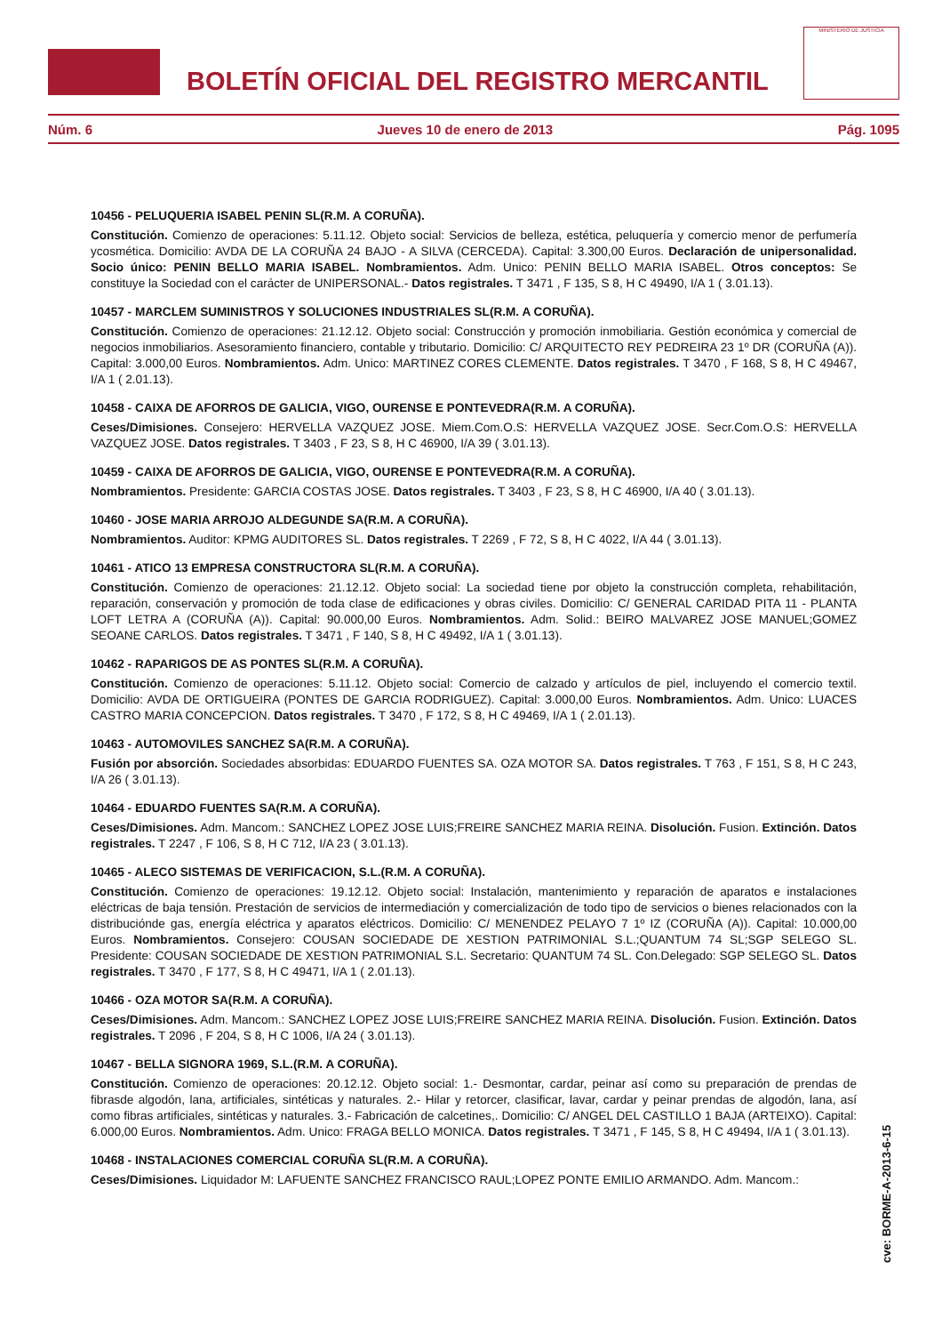BOLETÍN OFICIAL DEL REGISTRO MERCANTIL
MINISTERIO DE JUSTICIA
Núm. 6 Jueves 10 de enero de 2013 Pág. 1095
10456 - PELUQUERIA ISABEL PENIN SL(R.M. A CORUÑA).
Constitución. Comienzo de operaciones: 5.11.12. Objeto social: Servicios de belleza, estética, peluquería y comercio menor de perfumería ycosmética. Domicilio: AVDA DE LA CORUÑA 24 BAJO - A SILVA (CERCEDA). Capital: 3.300,00 Euros. Declaración de unipersonalidad. Socio único: PENIN BELLO MARIA ISABEL. Nombramientos. Adm. Unico: PENIN BELLO MARIA ISABEL. Otros conceptos: Se constituye la Sociedad con el carácter de UNIPERSONAL.- Datos registrales. T 3471 , F 135, S 8, H C 49490, I/A 1 ( 3.01.13).
10457 - MARCLEM SUMINISTROS Y SOLUCIONES INDUSTRIALES SL(R.M. A CORUÑA).
Constitución. Comienzo de operaciones: 21.12.12. Objeto social: Construcción y promoción inmobiliaria. Gestión económica y comercial de negocios inmobiliarios. Asesoramiento financiero, contable y tributario. Domicilio: C/ ARQUITECTO REY PEDREIRA 23 1º DR (CORUÑA (A)). Capital: 3.000,00 Euros. Nombramientos. Adm. Unico: MARTINEZ CORES CLEMENTE. Datos registrales. T 3470 , F 168, S 8, H C 49467, I/A 1 ( 2.01.13).
10458 - CAIXA DE AFORROS DE GALICIA, VIGO, OURENSE E PONTEVEDRA(R.M. A CORUÑA).
Ceses/Dimisiones. Consejero: HERVELLA VAZQUEZ JOSE. Miem.Com.O.S: HERVELLA VAZQUEZ JOSE. Secr.Com.O.S: HERVELLA VAZQUEZ JOSE. Datos registrales. T 3403 , F 23, S 8, H C 46900, I/A 39 ( 3.01.13).
10459 - CAIXA DE AFORROS DE GALICIA, VIGO, OURENSE E PONTEVEDRA(R.M. A CORUÑA).
Nombramientos. Presidente: GARCIA COSTAS JOSE. Datos registrales. T 3403 , F 23, S 8, H C 46900, I/A 40 ( 3.01.13).
10460 - JOSE MARIA ARROJO ALDEGUNDE SA(R.M. A CORUÑA).
Nombramientos. Auditor: KPMG AUDITORES SL. Datos registrales. T 2269 , F 72, S 8, H C 4022, I/A 44 ( 3.01.13).
10461 - ATICO 13 EMPRESA CONSTRUCTORA SL(R.M. A CORUÑA).
Constitución. Comienzo de operaciones: 21.12.12. Objeto social: La sociedad tiene por objeto la construcción completa, rehabilitación, reparación, conservación y promoción de toda clase de edificaciones y obras civiles. Domicilio: C/ GENERAL CARIDAD PITA 11 - PLANTA LOFT LETRA A (CORUÑA (A)). Capital: 90.000,00 Euros. Nombramientos. Adm. Solid.: BEIRO MALVAREZ JOSE MANUEL;GOMEZ SEOANE CARLOS. Datos registrales. T 3471 , F 140, S 8, H C 49492, I/A 1 ( 3.01.13).
10462 - RAPARIGOS DE AS PONTES SL(R.M. A CORUÑA).
Constitución. Comienzo de operaciones: 5.11.12. Objeto social: Comercio de calzado y artículos de piel, incluyendo el comercio textil. Domicilio: AVDA DE ORTIGUEIRA (PONTES DE GARCIA RODRIGUEZ). Capital: 3.000,00 Euros. Nombramientos. Adm. Unico: LUACES CASTRO MARIA CONCEPCION. Datos registrales. T 3470 , F 172, S 8, H C 49469, I/A 1 ( 2.01.13).
10463 - AUTOMOVILES SANCHEZ SA(R.M. A CORUÑA).
Fusión por absorción. Sociedades absorbidas: EDUARDO FUENTES SA. OZA MOTOR SA. Datos registrales. T 763 , F 151, S 8, H C 243, I/A 26 ( 3.01.13).
10464 - EDUARDO FUENTES SA(R.M. A CORUÑA).
Ceses/Dimisiones. Adm. Mancom.: SANCHEZ LOPEZ JOSE LUIS;FREIRE SANCHEZ MARIA REINA. Disolución. Fusion. Extinción. Datos registrales. T 2247 , F 106, S 8, H C 712, I/A 23 ( 3.01.13).
10465 - ALECO SISTEMAS DE VERIFICACION, S.L.(R.M. A CORUÑA).
Constitución. Comienzo de operaciones: 19.12.12. Objeto social: Instalación, mantenimiento y reparación de aparatos e instalaciones eléctricas de baja tensión. Prestación de servicios de intermediación y comercialización de todo tipo de servicios o bienes relacionados con la distribuciónde gas, energía eléctrica y aparatos eléctricos. Domicilio: C/ MENENDEZ PELAYO 7 1º IZ (CORUÑA (A)). Capital: 10.000,00 Euros. Nombramientos. Consejero: COUSAN SOCIEDADE DE XESTION PATRIMONIAL S.L.;QUANTUM 74 SL;SGP SELEGO SL. Presidente: COUSAN SOCIEDADE DE XESTION PATRIMONIAL S.L. Secretario: QUANTUM 74 SL. Con.Delegado: SGP SELEGO SL. Datos registrales. T 3470 , F 177, S 8, H C 49471, I/A 1 ( 2.01.13).
10466 - OZA MOTOR SA(R.M. A CORUÑA).
Ceses/Dimisiones. Adm. Mancom.: SANCHEZ LOPEZ JOSE LUIS;FREIRE SANCHEZ MARIA REINA. Disolución. Fusion. Extinción. Datos registrales. T 2096 , F 204, S 8, H C 1006, I/A 24 ( 3.01.13).
10467 - BELLA SIGNORA 1969, S.L.(R.M. A CORUÑA).
Constitución. Comienzo de operaciones: 20.12.12. Objeto social: 1.- Desmontar, cardar, peinar así como su preparación de prendas de fibrasde algodón, lana, artificiales, sintéticas y naturales. 2.- Hilar y retorcer, clasificar, lavar, cardar y peinar prendas de algodón, lana, así como fibras artificiales, sintéticas y naturales. 3.- Fabricación de calcetines,. Domicilio: C/ ANGEL DEL CASTILLO 1 BAJA (ARTEIXO). Capital: 6.000,00 Euros. Nombramientos. Adm. Unico: FRAGA BELLO MONICA. Datos registrales. T 3471 , F 145, S 8, H C 49494, I/A 1 ( 3.01.13).
10468 - INSTALACIONES COMERCIAL CORUÑA SL(R.M. A CORUÑA).
Ceses/Dimisiones. Liquidador M: LAFUENTE SANCHEZ FRANCISCO RAUL;LOPEZ PONTE EMILIO ARMANDO. Adm. Mancom.:
cve: BORME-A-2013-6-15